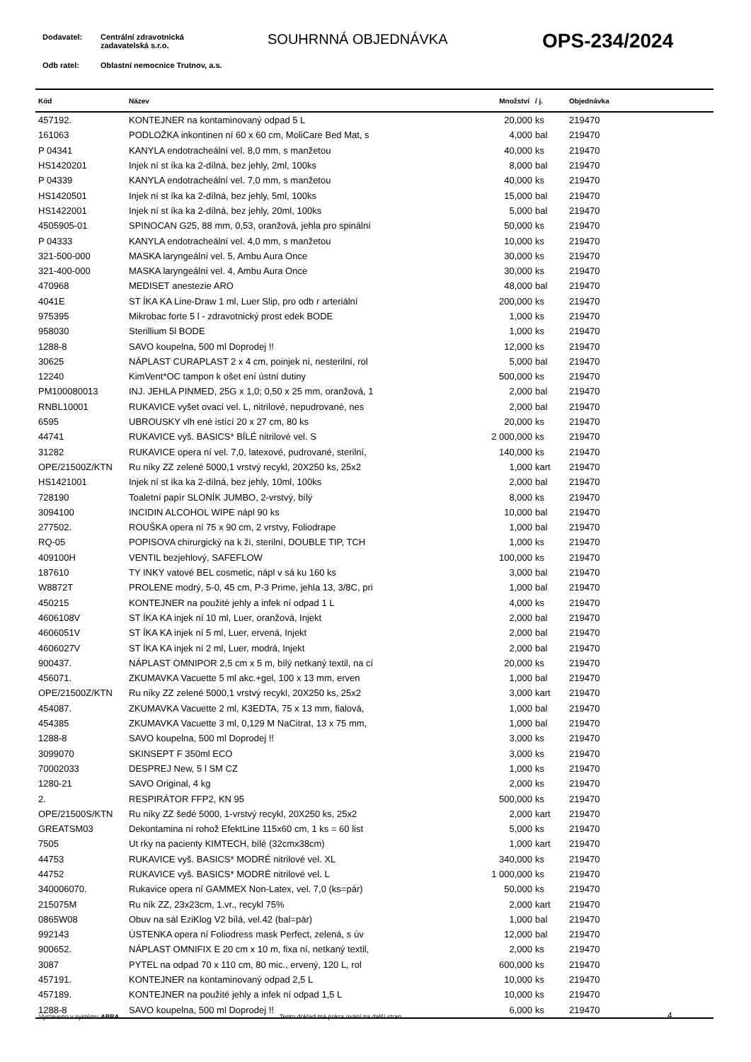Dodavatel: Centrální zdravotnická
zadavatelská s.r.o.
SOUHRNNÁ OBJEDNÁVKA OPS-234/2024
Odb ratel: Oblastní nemocnice Trutnov, a.s.
| Kód | Název | Množství | / j. | Objednávka |
| --- | --- | --- | --- | --- |
| 457192. | KONTEJNER na kontaminovaný odpad 5 L | 20,000 | ks | 219470 |
| 161063 | PODLOŽKA inkontinen ní 60 x 60 cm, MoliCare Bed Mat, s | 4,000 | bal | 219470 |
| P 04341 | KANYLA endotracheální vel. 8,0 mm, s manžetou | 40,000 | ks | 219470 |
| HS1420201 | Injek ní st íka ka 2-dílná, bez jehly, 2ml, 100ks | 8,000 | bal | 219470 |
| P 04339 | KANYLA endotracheální vel. 7,0 mm, s manžetou | 40,000 | ks | 219470 |
| HS1420501 | Injek ní st íka ka 2-dílná, bez jehly, 5ml, 100ks | 15,000 | bal | 219470 |
| HS1422001 | Injek ní st íka ka 2-dílná, bez jehly, 20ml, 100ks | 5,000 | bal | 219470 |
| 4505905-01 | SPINOCAN G25, 88 mm, 0,53, oranžová, jehla pro spinální | 50,000 | ks | 219470 |
| P 04333 | KANYLA endotracheální vel. 4,0 mm, s manžetou | 10,000 | ks | 219470 |
| 321-500-000 | MASKA laryngeální vel. 5, Ambu Aura Once | 30,000 | ks | 219470 |
| 321-400-000 | MASKA laryngeální vel. 4, Ambu Aura Once | 30,000 | ks | 219470 |
| 470968 | MEDISET anestezie ARO | 48,000 | bal | 219470 |
| 4041E | ST ÍKA KA Line-Draw 1 ml, Luer Slip, pro odb r arteriální | 200,000 | ks | 219470 |
| 975395 | Mikrobac forte 5 l - zdravotnický prost edek BODE | 1,000 | ks | 219470 |
| 958030 | Sterillium 5l BODE | 1,000 | ks | 219470 |
| 1288-8 | SAVO koupelna, 500 ml Doprodej !! | 12,000 | ks | 219470 |
| 30625 | NÁPLAST CURAPLAST 2 x 4 cm, poinjek ní, nesterilní, rol | 5,000 | bal | 219470 |
| 12240 | KimVent*OC tampon k ošet ení ústní dutiny | 500,000 | ks | 219470 |
| PM100080013 | INJ. JEHLA PINMED, 25G x 1,0; 0,50 x 25 mm, oranžová, 1 | 2,000 | bal | 219470 |
| RNBL10001 | RUKAVICE vyšet ovací vel. L, nitrilové, nepudrované, nes | 2,000 | bal | 219470 |
| 6595 | UBROUSKY vlh ené istící 20 x 27 cm, 80 ks | 20,000 | ks | 219470 |
| 44741 | RUKAVICE vyš. BASICS* BÍLÉ nitrilové vel. S | 2 000,000 | ks | 219470 |
| 31282 | RUKAVICE opera ní vel. 7,0, latexové, pudrované, sterilní, | 140,000 | ks | 219470 |
| OPE/21500Z/KTN | Ru níky ZZ zelené 5000,1 vrstvý recykl, 20X250 ks, 25x2 | 1,000 | kart | 219470 |
| HS1421001 | Injek ní st íka ka 2-dílná, bez jehly, 10ml, 100ks | 2,000 | bal | 219470 |
| 728190 | Toaletní papír SLONÍK JUMBO, 2-vrstvý, bílý | 8,000 | ks | 219470 |
| 3094100 | INCIDIN ALCOHOL WIPE nápl 90 ks | 10,000 | bal | 219470 |
| 277502. | ROUŠKA opera ní 75 x 90 cm, 2 vrstvy, Foliodrape | 1,000 | bal | 219470 |
| RQ-05 | POPISOVA chirurgický na k ži, sterilní, DOUBLE TIP, TCH | 1,000 | ks | 219470 |
| 409100H | VENTIL bezjehlový, SAFEFLOW | 100,000 | ks | 219470 |
| 187610 | TY INKY vatové BEL cosmetic, nápl v sá ku 160 ks | 3,000 | bal | 219470 |
| W8872T | PROLENE modrý, 5-0, 45 cm, P-3 Prime, jehla 13, 3/8C, pri | 1,000 | bal | 219470 |
| 450215 | KONTEJNER na použité jehly a infek ní odpad 1 L | 4,000 | ks | 219470 |
| 4606108V | ST ÍKA KA injek ní 10 ml, Luer, oranžová, Injekt | 2,000 | bal | 219470 |
| 4606051V | ST ÍKA KA injek ní 5 ml, Luer, ervená, Injekt | 2,000 | bal | 219470 |
| 4606027V | ST ÍKA KA injek ní 2 ml, Luer, modrá, Injekt | 2,000 | bal | 219470 |
| 900437. | NÁPLAST OMNIPOR 2,5 cm x 5 m, bílý netkaný textil, na cí | 20,000 | ks | 219470 |
| 456071. | ZKUMAVKA Vacuette 5 ml akc.+gel, 100 x 13 mm, erven | 1,000 | bal | 219470 |
| OPE/21500Z/KTN | Ru níky ZZ zelené 5000,1 vrstvý recykl, 20X250 ks, 25x2 | 3,000 | kart | 219470 |
| 454087. | ZKUMAVKA Vacuette 2 ml, K3EDTA, 75 x 13 mm, fialová, | 1,000 | bal | 219470 |
| 454385 | ZKUMAVKA Vacuette 3 ml, 0,129 M NaCitrat, 13 x 75 mm, | 1,000 | bal | 219470 |
| 1288-8 | SAVO koupelna, 500 ml Doprodej !! | 3,000 | ks | 219470 |
| 3099070 | SKINSEPT F 350ml ECO | 3,000 | ks | 219470 |
| 70002033 | DESPREJ New, 5 l SM CZ | 1,000 | ks | 219470 |
| 1280-21 | SAVO Original, 4 kg | 2,000 | ks | 219470 |
| 2. | RESPIRÁTOR FFP2, KN 95 | 500,000 | ks | 219470 |
| OPE/21500S/KTN | Ru níky ZZ šedé 5000, 1-vrstvý recykl, 20X250 ks, 25x2 | 2,000 | kart | 219470 |
| GREATSM03 | Dekontamina ní rohož EfektLine 115x60 cm, 1 ks = 60 list | 5,000 | ks | 219470 |
| 7505 | Ut rky na pacienty KIMTECH, bílé (32cmx38cm) | 1,000 | kart | 219470 |
| 44753 | RUKAVICE vyš. BASICS* MODRÉ nitrilové vel. XL | 340,000 | ks | 219470 |
| 44752 | RUKAVICE vyš. BASICS* MODRÉ nitrilové vel. L | 1 000,000 | ks | 219470 |
| 340006070. | Rukavice opera ní GAMMEX Non-Latex, vel. 7,0 (ks=pár) | 50,000 | ks | 219470 |
| 215075M | Ru ník ZZ, 23x23cm, 1.vr., recykl 75% | 2,000 | kart | 219470 |
| 0865W08 | Obuv na sál EziKlog V2 bílá, vel.42 (bal=pár) | 1,000 | bal | 219470 |
| 992143 | ÚSTENKA opera ní Foliodress mask Perfect, zelená, s úv | 12,000 | bal | 219470 |
| 900652. | NÁPLAST OMNIFIX E 20 cm x 10 m, fixa ní, netkaný textil, | 2,000 | ks | 219470 |
| 3087 | PYTEL na odpad 70 x 110 cm, 80 mic., ervený, 120 L, rol | 600,000 | ks | 219470 |
| 457191. | KONTEJNER na kontaminovaný odpad 2,5 L | 10,000 | ks | 219470 |
| 457189. | KONTEJNER na použité jehly a infek ní odpad 1,5 L | 10,000 | ks | 219470 |
| 1288-8 | SAVO koupelna, 500 ml Doprodej !! | 6,000 | ks | 219470 |
Vystaveno v systému ABRA Tento doklad má pokra ování na další stran . 4